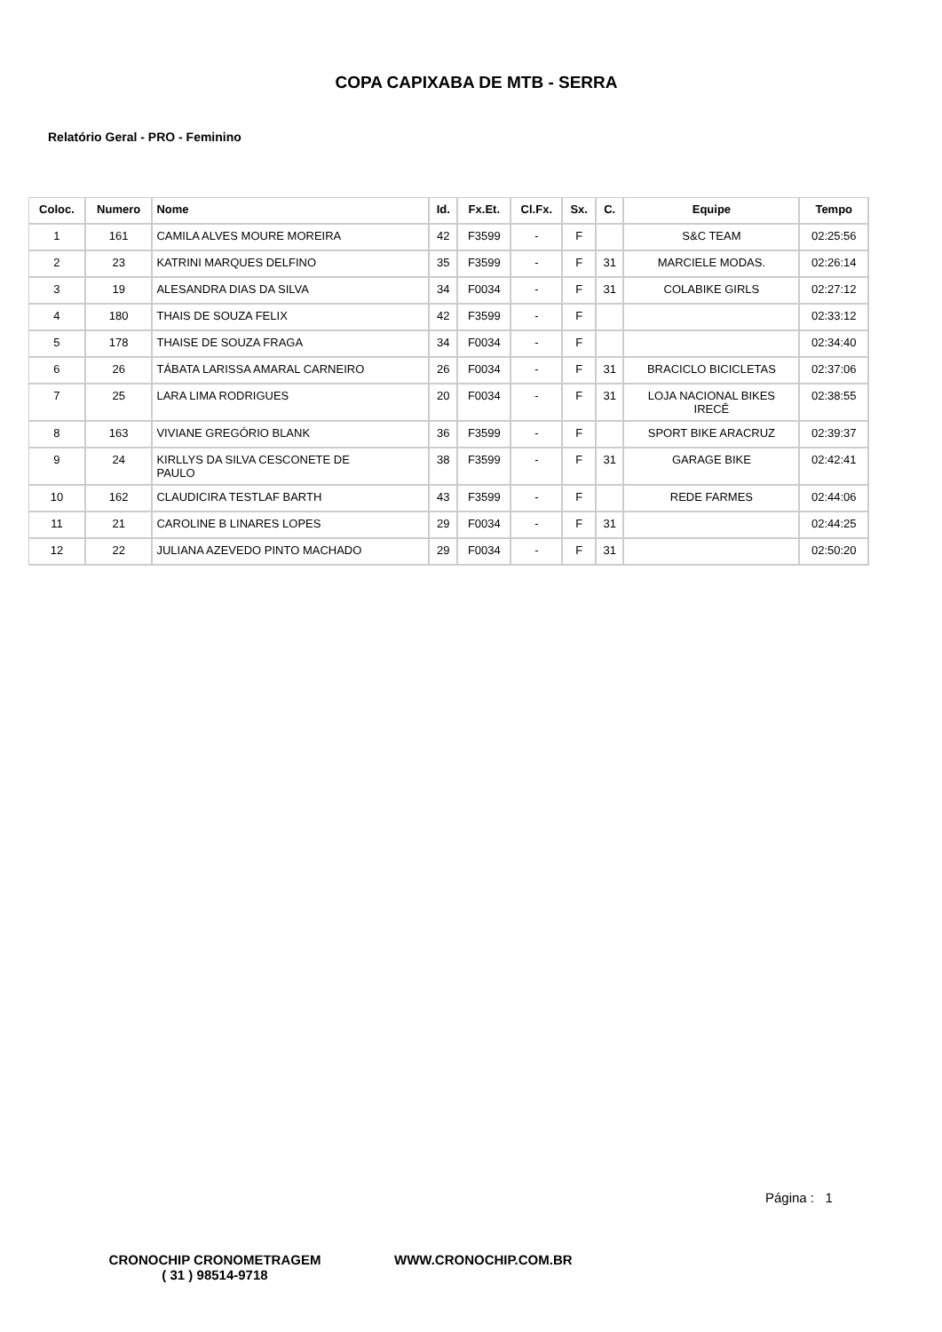COPA CAPIXABA DE MTB - SERRA
Relatório Geral - PRO - Feminino
| Coloc. | Numero | Nome | Id. | Fx.Et. | Cl.Fx. | Sx. | C. | Equipe | Tempo |
| --- | --- | --- | --- | --- | --- | --- | --- | --- | --- |
| 1 | 161 | CAMILA ALVES MOURE MOREIRA | 42 | F3599 | - | F | | S&C TEAM | 02:25:56 |
| 2 | 23 | KATRINI MARQUES DELFINO | 35 | F3599 | - | F | 31 | MARCIELE MODAS. | 02:26:14 |
| 3 | 19 | ALESANDRA DIAS DA SILVA | 34 | F0034 | - | F | 31 | COLABIKE GIRLS | 02:27:12 |
| 4 | 180 | THAIS DE SOUZA FELIX | 42 | F3599 | - | F | | | 02:33:12 |
| 5 | 178 | THAISE DE SOUZA FRAGA | 34 | F0034 | - | F | | | 02:34:40 |
| 6 | 26 | TÁBATA LARISSA AMARAL CARNEIRO | 26 | F0034 | - | F | 31 | BRACICLO BICICLETAS | 02:37:06 |
| 7 | 25 | LARA LIMA RODRIGUES | 20 | F0034 | - | F | 31 | LOJA NACIONAL BIKES IRECÊ | 02:38:55 |
| 8 | 163 | VIVIANE GREGÓRIO BLANK | 36 | F3599 | - | F | | SPORT BIKE ARACRUZ | 02:39:37 |
| 9 | 24 | KIRLLYS DA SILVA CESCONETE DE PAULO | 38 | F3599 | - | F | 31 | GARAGE BIKE | 02:42:41 |
| 10 | 162 | CLAUDICIRA TESTLAF BARTH | 43 | F3599 | - | F | | REDE FARMES | 02:44:06 |
| 11 | 21 | CAROLINE B LINARES LOPES | 29 | F0034 | - | F | 31 | | 02:44:25 |
| 12 | 22 | JULIANA AZEVEDO PINTO MACHADO | 29 | F0034 | - | F | 31 | | 02:50:20 |
Página : 1
CRONOCHIP CRONOMETRAGEM
( 31 ) 98514-9718
WWW.CRONOCHIP.COM.BR